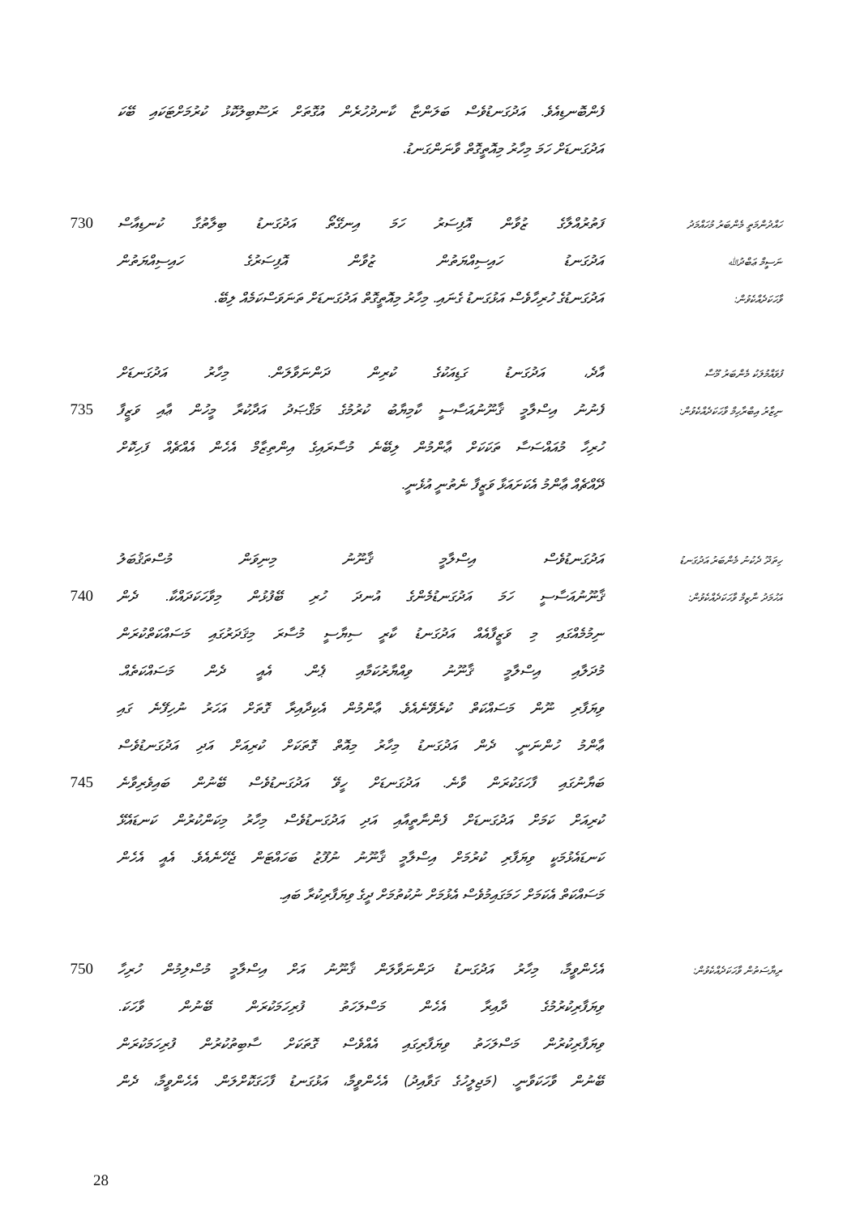ފެންބޮނޑިއެވެ. އަދުގަނޑުވެސް ބަލަންޏާ ކާނދުހުރެން އުގޮތަށް ރަސޫބިލުކޮޅު ކުރުމަށްޓަކައި ބޭކަ
އަދުގަނޑަށް ހަމަ މިހާރު މިއޮތީގޮތް ވާނަންގަނޑު.
730 ފަތުރުއްލާގެ ޒުވާން އޮފިސަރު ހަމަ އިނގޭތޯ އަދުގަނޑު ބިލާތުގާ ކުނޑިއާސް
ހައްދުންމަތީ މެންބަރު މުހައްމަދު
އަދުގަނޑު ހައިސިއްޔަތުން ޒުވާން އޮފިސަރުގެ ހައިސިއްޔަތުން
ނަސީމް ޢަބްދުﷲ
އަދުގަނޑުގެ ހުރިހާވެސް އަޅުގަނޑު ގެނައި. މިހާރު މިއޮތީގޮތް އަދުގަނޑަށް ތަނަވަސްކަމެއް ލިބޭ.
ވާހަކަދެއްކެވުން:
އާދެ، އަދުގަނޑު ގަޑިއަކުގެ ކުރިން ދަންނަވާލަން. މިހާރު އަދުގަނޑަށް
ފުވައްމުލަކު މެންބަރު މޫސާ
735 ފެނުނު އިސްލާމީ ޤާނޫނުއަސާސީ ކާމިޔާބު ކުރުމުގެ މަޤްޞަދު އަދާކުރާ މީހުން ޢާއި ވަޒީފާ
ނިޒާރު އިބްރާހިމް ވާހަކަދެއްކެވުން:
ހުރިހާ މުއައްސަސާ ތަކަކަށް ޢާންމުން ލިބޭނެ މުސާރައިގެ އިންތިޒާމް އެހެން އެއްޗެއް ފަހިކޮށް
ދޭއްޗެއް ޢާންމު އެކަށައަޅާ ވަޒީފާ ނެތުނީ އުޅެނީ.
އަދުގަނޑުވެސް އިސްލާމީ ޤާނޫނު މިނިވަން މުސްތަޤުބަލު
ހިތަދޫ ދެކުނު މެންބަރު އަދުގަނޑު
740 ޤާނޫނުއަސާސީ ހަމަ އަދުގަނޑުމެންގެ އުނދަ ހުރި ބޭފުޅުން މިވާހަކަދައްކާ. ދެން
އަހުމަދު ނާޒިމް ވާހަކަދެއްކެވުން:
ނިމުމެއްގައި މި ވަޒީފާއެއް އަދުގަނޑު ކާރީ ސިޔާސީ މުސާރަ މިޤަދަރުގައި މަސައްކަތްކުރަން
މުދަލާއި އިސްލާމީ ޤާނޫނު ވިއްޔާރުކަމާއި ޕެން. އެއީ ދެން މަސައްކަތެއް.
ވިޔަފާރި ނޫން މަސައްކަތް ކުރެވޭނެއެވެ. ޢާންމުން އެކިދާއިރާ ގޮތަށް އަހަރު ނުހިފޭނެ ގައި
ޢާންމު ހުންނަނީ. ދެން އަދުގަނޑު މިހާރު މިއޮތް ގޮތަކަށް ކުރިއަށް އަދި އަދުގަނޑުވެސް
745 ބަޔާނުގައި ފާހަގަކުރަން ވާނެ. އަދުގަނޑަށް ހީވޭ އަދުގަނޑުވެސް ބޭނުން ބައިވެރިވާނެ
ކުރިއަށް ކަމަށް އަދުގަނޑަށް ފެންނާތީއާއި އަދި އަދުގަނޑުވެސް މިހާރު މިކަންކުރުން ކަނޑައެޅޭ
ކަނޑައެޅުމަކީ ވިޔަފާރި ކުރުމަށް އިސްލާމީ ޤާނޫނު ނުފޫޒު ބަހައްޓަން ޖެހޭނެއެވެ. އެއީ އެހެން
މަސައްކަތް އެކަމަށް ހަމަގައިމުވެސް އެޅުމަށް ނުކުތުމަށް ދީގެ ވިޔަފާރިކުރާ ބައި.
750 އެހެންވީމާ، މިހާރު އަދުގަނޑު ދަންނަވާލަން ޤާނޫނު އަށް އިސްލާމީ މުސްލިމުން ހުރިހާ
ރިޔާސަތުން ވާހަކަދެއްކެވުން:
ވިޔަފާރިކުރުމުގެ ދާއިރާ އެހެން މަސްލަހަތު ފުރިހަމަކުރަން ބޭނުން ވާހަކަ.
ވިޔަފާރިކުރުން މަސްލަހަތު ވިޔަފާރިގައި އެއްވެސް ގޮތަކަށް ސާބިތުކުރުން ފުރިހަމަކުރަން
ބޭނުން ވާހަކަވާނީ. (މަޖިލީހުގެ ގަވާއިދު) އެހެންވީމާ، އަޅުގަނޑު ފާހަގަކޮށްލަން. އެހެންވީމާ، ދެން
28